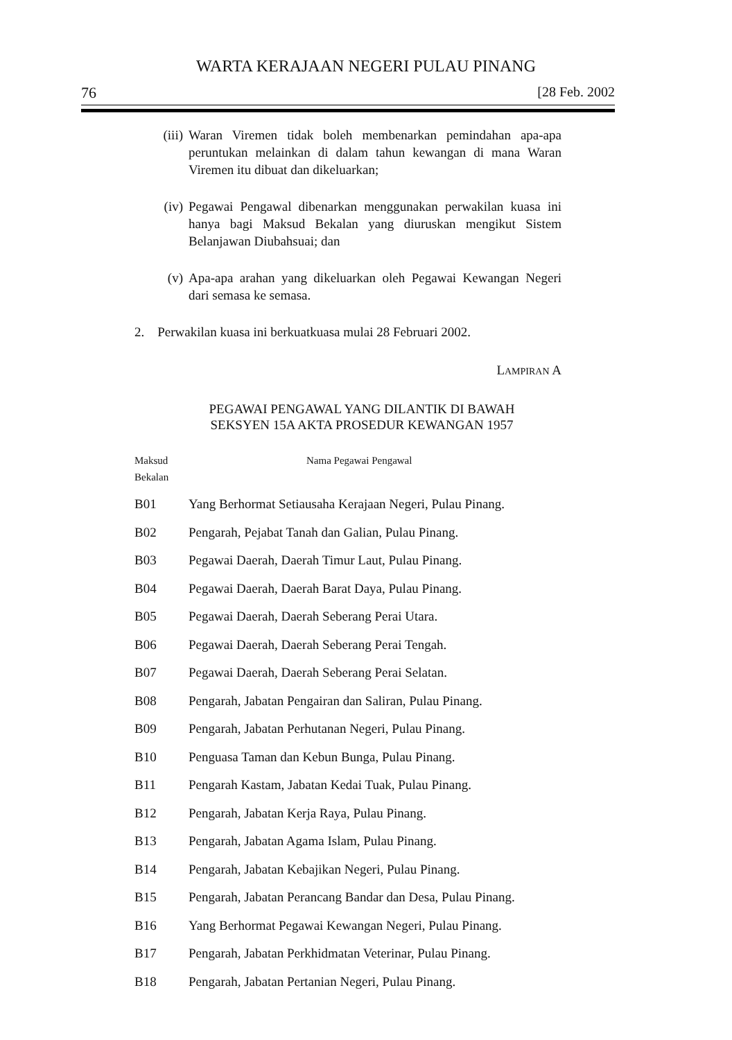WARTA KERAJAAN NEGERI PULAU PINANG
76 [28 Feb. 2002
(iii) Waran Viremen tidak boleh membenarkan pemindahan apa-apa peruntukan melainkan di dalam tahun kewangan di mana Waran Viremen itu dibuat dan dikeluarkan;
(iv) Pegawai Pengawal dibenarkan menggunakan perwakilan kuasa ini hanya bagi Maksud Bekalan yang diuruskan mengikut Sistem Belanjawan Diubahsuai; dan
(v) Apa-apa arahan yang dikeluarkan oleh Pegawai Kewangan Negeri dari semasa ke semasa.
2. Perwakilan kuasa ini berkuatkuasa mulai 28 Februari 2002.
LAMPIRAN A
PEGAWAI PENGAWAL YANG DILANTIK DI BAWAH
SEKSYEN 15A AKTA PROSEDUR KEWANGAN 1957
| Maksud Bekalan | Nama Pegawai Pengawal |
| --- | --- |
| B01 | Yang Berhormat Setiausaha Kerajaan Negeri, Pulau Pinang. |
| B02 | Pengarah, Pejabat Tanah dan Galian, Pulau Pinang. |
| B03 | Pegawai Daerah, Daerah Timur Laut, Pulau Pinang. |
| B04 | Pegawai Daerah, Daerah Barat Daya, Pulau Pinang. |
| B05 | Pegawai Daerah, Daerah Seberang Perai Utara. |
| B06 | Pegawai Daerah, Daerah Seberang Perai Tengah. |
| B07 | Pegawai Daerah, Daerah Seberang Perai Selatan. |
| B08 | Pengarah, Jabatan Pengairan dan Saliran, Pulau Pinang. |
| B09 | Pengarah, Jabatan Perhutanan Negeri, Pulau Pinang. |
| B10 | Penguasa Taman dan Kebun Bunga, Pulau Pinang. |
| B11 | Pengarah Kastam, Jabatan Kedai Tuak, Pulau Pinang. |
| B12 | Pengarah, Jabatan Kerja Raya, Pulau Pinang. |
| B13 | Pengarah, Jabatan Agama Islam, Pulau Pinang. |
| B14 | Pengarah, Jabatan Kebajikan Negeri, Pulau Pinang. |
| B15 | Pengarah, Jabatan Perancang Bandar dan Desa, Pulau Pinang. |
| B16 | Yang Berhormat Pegawai Kewangan Negeri, Pulau Pinang. |
| B17 | Pengarah, Jabatan Perkhidmatan Veterinar, Pulau Pinang. |
| B18 | Pengarah, Jabatan Pertanian Negeri, Pulau Pinang. |